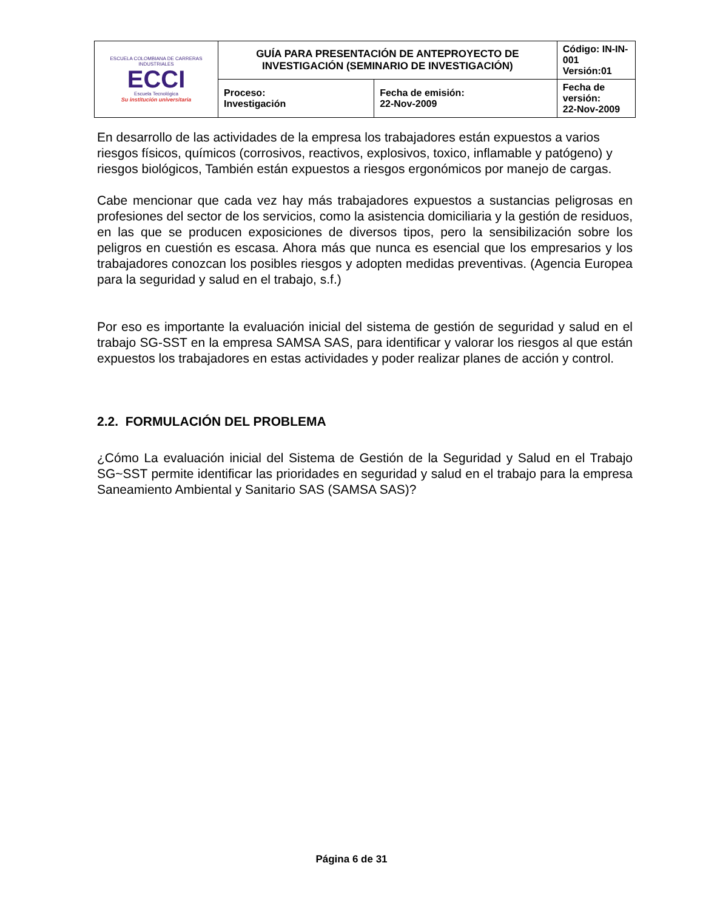| ESCUELA COLOMBIANA DE CARRERAS INDUSTRIALES ECCI Escuela Tecnológica Su institución universitaria | GUÍA PARA PRESENTACIÓN DE ANTEPROYECTO DE INVESTIGACIÓN (SEMINARIO DE INVESTIGACIÓN) | | Código: IN-IN-001 Versión:01 |
| | Proceso: Investigación | Fecha de emisión: 22-Nov-2009 | Fecha de versión: 22-Nov-2009 |
En desarrollo de las actividades de la empresa los trabajadores están expuestos a varios riesgos físicos, químicos (corrosivos, reactivos, explosivos, toxico, inflamable y patógeno) y riesgos biológicos, También están expuestos a riesgos ergonómicos por manejo de cargas.
Cabe mencionar que cada vez hay más trabajadores expuestos a sustancias peligrosas en profesiones del sector de los servicios, como la asistencia domiciliaria y la gestión de residuos, en las que se producen exposiciones de diversos tipos, pero la sensibilización sobre los peligros en cuestión es escasa. Ahora más que nunca es esencial que los empresarios y los trabajadores conozcan los posibles riesgos y adopten medidas preventivas. (Agencia Europea para la seguridad y salud en el trabajo, s.f.)
Por eso es importante la evaluación inicial del sistema de gestión de seguridad y salud en el trabajo SG-SST en la empresa SAMSA SAS, para identificar y valorar los riesgos al que están expuestos los trabajadores en estas actividades y poder realizar planes de acción y control.
2.2. FORMULACIÓN DEL PROBLEMA
¿Cómo La evaluación inicial del Sistema de Gestión de la Seguridad y Salud en el Trabajo SG~SST permite identificar las prioridades en seguridad y salud en el trabajo para la empresa Saneamiento Ambiental y Sanitario SAS (SAMSA SAS)?
Página 6 de 31